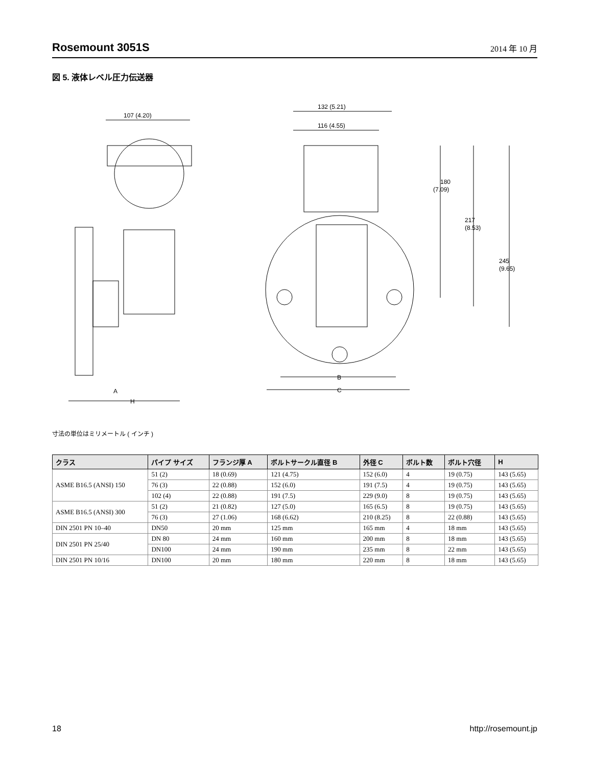Rosemount 3051S
2014 年 10 月
図 5. 液体レベル圧力伝送器
107 (4.20)
A
H
132 (5.21)
116 (4.55)
180
(7.09)
217
(8.53)
245
(9.65)
B
C
寸法の単位はミリメートル ( インチ )
| クラス | パイプ サイズ | フランジ厚 A | ボルトサークル直径 B | 外径 C | ボルト数 | ボルト穴径 | H |
| --- | --- | --- | --- | --- | --- | --- | --- |
| ASME B16.5 (ANSI) 150 | 51 (2) | 18 (0.69) | 121 (4.75) | 152 (6.0) | 4 | 19 (0.75) | 143 (5.65) |
| | 76 (3) | 22 (0.88) | 152 (6.0) | 191 (7.5) | 4 | 19 (0.75) | 143 (5.65) |
| | 102 (4) | 22 (0.88) | 191 (7.5) | 229 (9.0) | 8 | 19 (0.75) | 143 (5.65) |
| ASME B16.5 (ANSI) 300 | 51 (2) | 21 (0.82) | 127 (5.0) | 165 (6.5) | 8 | 19 (0.75) | 143 (5.65) |
| | 76 (3) | 27 (1.06) | 168 (6.62) | 210 (8.25) | 8 | 22 (0.88) | 143 (5.65) |
| DIN 2501 PN 10–40 | DN50 | 20 mm | 125 mm | 165 mm | 4 | 18 mm | 143 (5.65) |
| DIN 2501 PN 25/40 | DN 80 | 24 mm | 160 mm | 200 mm | 8 | 18 mm | 143 (5.65) |
| | DN100 | 24 mm | 190 mm | 235 mm | 8 | 22 mm | 143 (5.65) |
| DIN 2501 PN 10/16 | DN100 | 20 mm | 180 mm | 220 mm | 8 | 18 mm | 143 (5.65) |
18 http://rosemount.jp